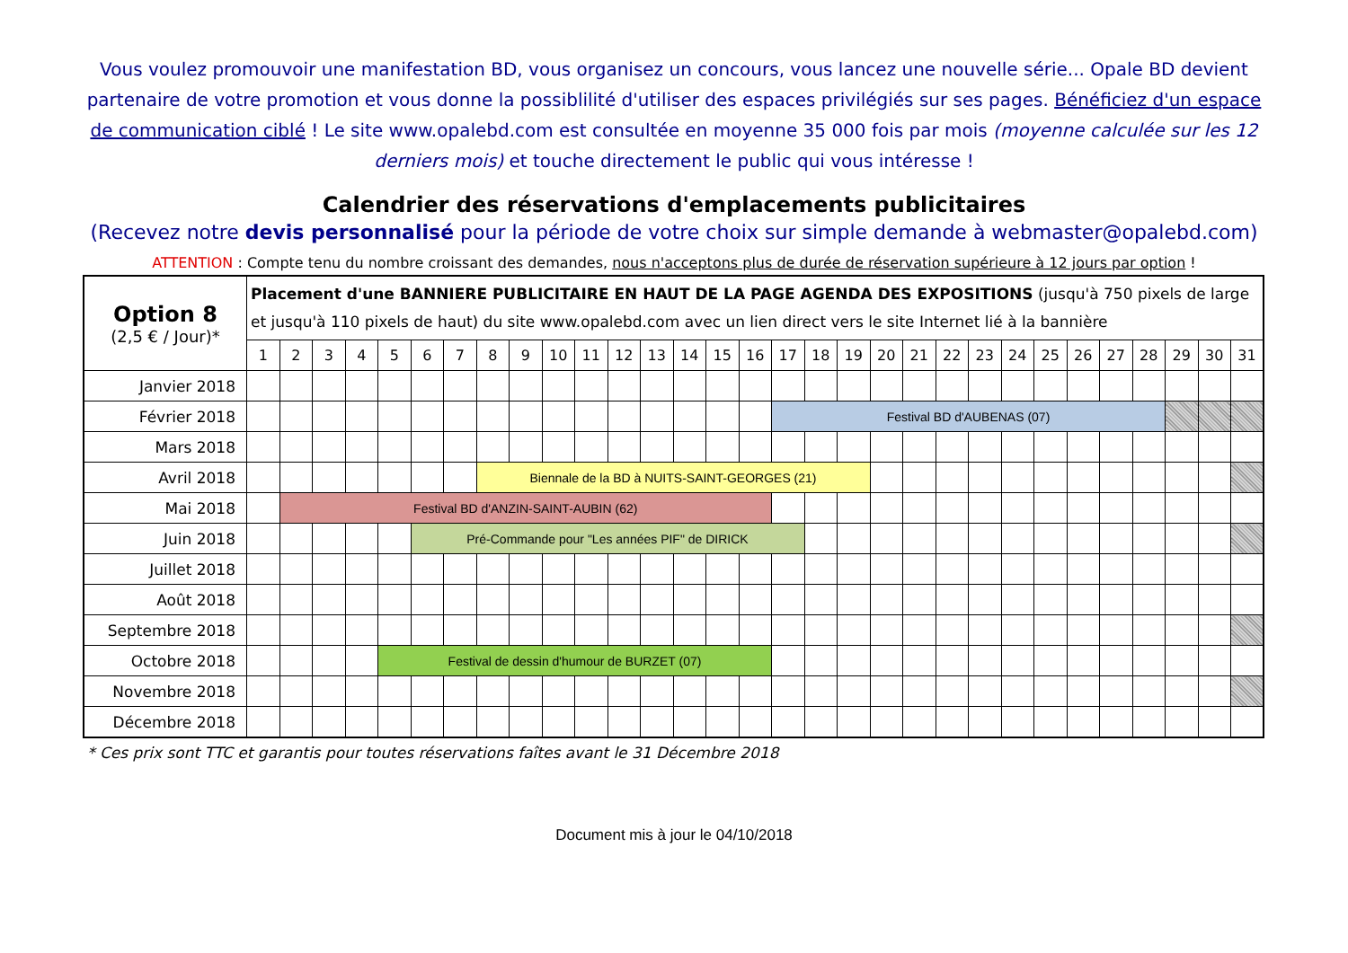Vous voulez promouvoir une manifestation BD, vous organisez un concours, vous lancez une nouvelle série... Opale BD devient partenaire de votre promotion et vous donne la possiblilité d'utiliser des espaces privilégiés sur ses pages. Bénéficiez d'un espace de communication ciblé ! Le site www.opalebd.com est consultée en moyenne 35 000 fois par mois (moyenne calculée sur les 12 derniers mois) et touche directement le public qui vous intéresse !
Calendrier des réservations d'emplacements publicitaires
(Recevez notre devis personnalisé pour la période de votre choix sur simple demande à webmaster@opalebd.com)
ATTENTION : Compte tenu du nombre croissant des demandes, nous n'acceptons plus de durée de réservation supérieure à 12 jours par option !
| Option 8 (2,5 € / Jour)* | Placement d'une BANNIERE PUBLICITAIRE EN HAUT DE LA PAGE AGENDA DES EXPOSITIONS (jusqu'à 750 pixels de large et jusqu'à 110 pixels de haut) du site www.opalebd.com avec un lien direct vers le site Internet lié à la bannière | | | | | | | | | | | | | | | | | | | | | | | | | | | | | | |
| --- | --- | --- | --- | --- | --- | --- | --- | --- | --- | --- | --- | --- | --- | --- | --- | --- | --- | --- | --- | --- | --- | --- | --- | --- | --- | --- | --- | --- | --- | --- | --- |
| | 1 | 2 | 3 | 4 | 5 | 6 | 7 | 8 | 9 | 10 | 11 | 12 | 13 | 14 | 15 | 16 | 17 | 18 | 19 | 20 | 21 | 22 | 23 | 24 | 25 | 26 | 27 | 28 | 29 | 30 | 31 |
| Janvier 2018 | | | | | | | | | | | | | | | | | | | | | | | | | | | | | | | |
| Février 2018 | | | | | | | | | | | | | | | | | Festival BD d'AUBENAS (07) | | | | | | | | | | | | | | |
| Mars 2018 | | | | | | | | | | | | | | | | | | | | | | | | | | | | | | | |
| Avril 2018 | | | | | | | | Biennale de la BD à NUITS-SAINT-GEORGES (21) | | | | | | | | | | | | | | | | | | | | | | | |
| Mai 2018 | | Festival BD d'ANZIN-SAINT-AUBIN (62) | | | | | | | | | | | | | | | | | | | | | | | | | | | | | |
| Juin 2018 | | | | | | Pré-Commande pour "Les années PIF" de DIRICK | | | | | | | | | | | | | | | | | | | | | | | | | |
| Juillet 2018 | | | | | | | | | | | | | | | | | | | | | | | | | | | | | | | |
| Août 2018 | | | | | | | | | | | | | | | | | | | | | | | | | | | | | | | |
| Septembre 2018 | | | | | | | | | | | | | | | | | | | | | | | | | | | | | | | |
| Octobre 2018 | | | | | Festival de dessin d'humour de BURZET (07) | | | | | | | | | | | | | | | | | | | | | | | | | | |
| Novembre 2018 | | | | | | | | | | | | | | | | | | | | | | | | | | | | | | | |
| Décembre 2018 | | | | | | | | | | | | | | | | | | | | | | | | | | | | | | | |
* Ces prix sont TTC et garantis pour toutes réservations faîtes avant le 31 Décembre 2018
Document mis à jour le 04/10/2018